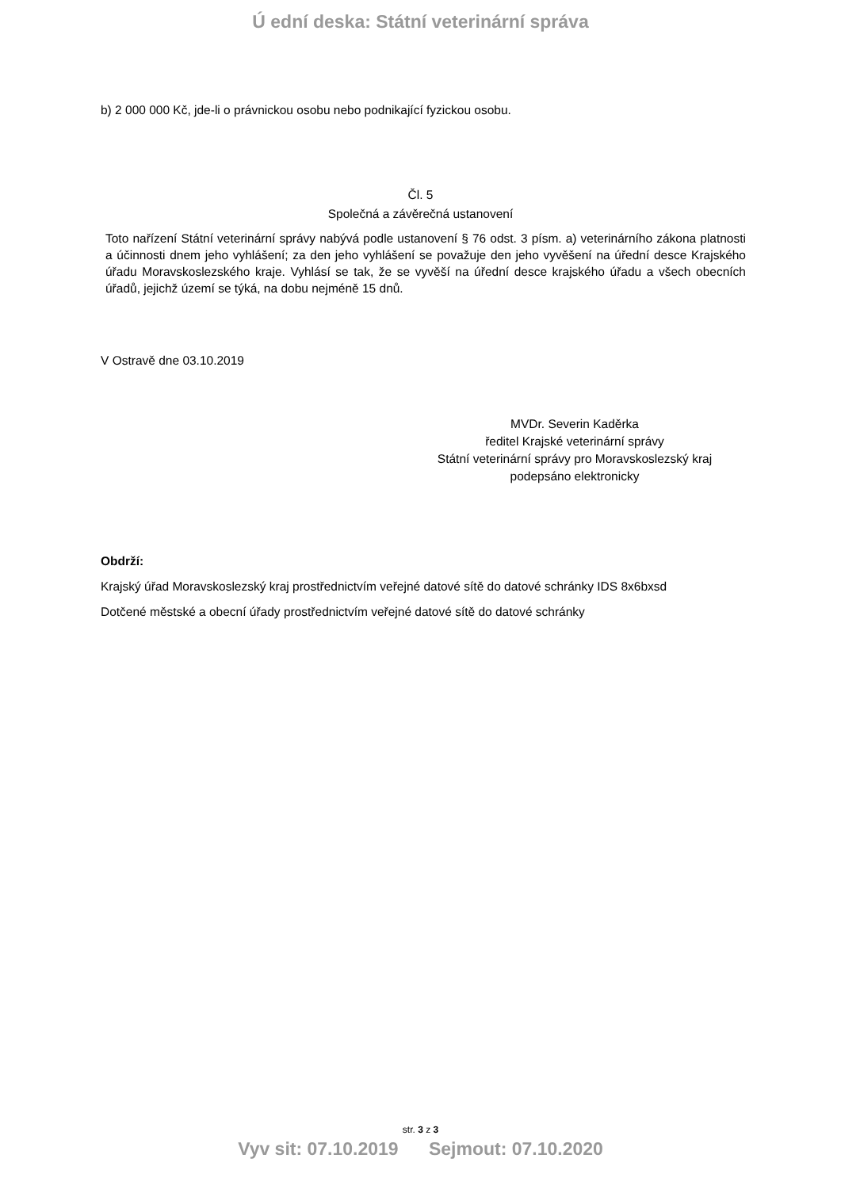Ú ední deska: Státní veterinární správa
b) 2 000 000 Kč, jde-li o právnickou osobu nebo podnikající fyzickou osobu.
Čl. 5
Společná a závěrečná ustanovení
Toto nařízení Státní veterinární správy nabývá podle ustanovení § 76 odst. 3 písm. a) veterinárního zákona platnosti a účinnosti dnem jeho vyhlášení; za den jeho vyhlášení se považuje den jeho vyvěšení na úřední desce Krajského úřadu Moravskoslezského kraje. Vyhlásí se tak, že se vyvěší na úřední desce krajského úřadu a všech obecních úřadů, jejichž území se týká, na dobu nejméně 15 dnů.
V Ostravě dne 03.10.2019
MVDr. Severin Kaděrka
ředitel Krajské veterinární správy
Státní veterinární správy pro Moravskoslezský kraj
podepsáno elektronicky
Obdrží:
Krajský úřad Moravskoslezský kraj prostřednictvím veřejné datové sítě do datové schránky IDS 8x6bxsd
Dotčené městské a obecní úřady prostřednictvím veřejné datové sítě do datové schránky
str. 3 z 3
Vyv sit: 07.10.2019 Sejmout: 07.10.2020